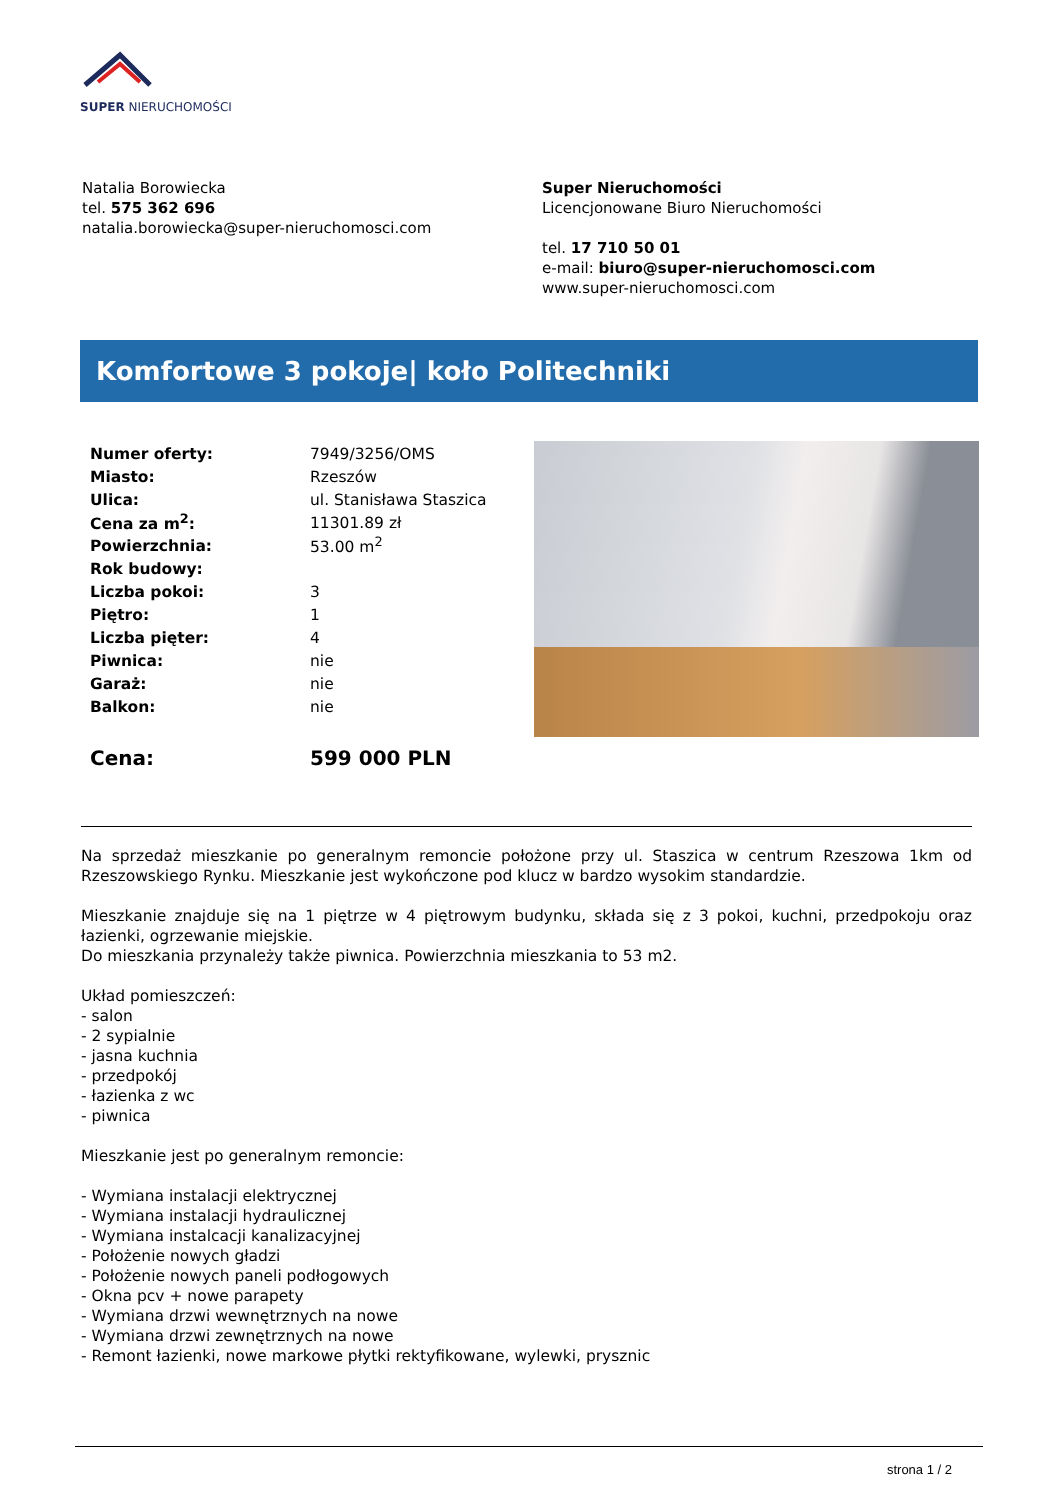SUPER NIERUCHOMOŚCI
Natalia Borowiecka
tel. 575 362 696
natalia.borowiecka@super-nieruchomosci.com
Super Nieruchomości
Licencjonowane Biuro Nieruchomości
tel. 17 710 50 01
e-mail: biuro@super-nieruchomosci.com
www.super-nieruchomosci.com
Komfortowe 3 pokoje| koło Politechniki
| Numer oferty: | 7949/3256/OMS |
| Miasto: | Rzeszów |
| Ulica: | ul. Stanisława Staszica |
| Cena za m<sup>2</sup>: | 11301.89 zł |
| Powierzchnia: | 53.00 m<sup>2</sup> |
| Rok budowy: | |
| Liczba pokoi: | 3 |
| Piętro: | 1 |
| Liczba pięter: | 4 |
| Piwnica: | nie |
| Garaż: | nie |
| Balkon: | nie |
| Cena: | 599 000 PLN |
Na sprzedaż mieszkanie po generalnym remoncie położone przy ul. Staszica w centrum Rzeszowa 1km od Rzeszowskiego Rynku. Mieszkanie jest wykończone pod klucz w bardzo wysokim standardzie.
Mieszkanie znajduje się na 1 piętrze w 4 piętrowym budynku, składa się z 3 pokoi, kuchni, przedpokoju oraz łazienki, ogrzewanie miejskie.
Do mieszkania przynależy także piwnica. Powierzchnia mieszkania to 53 m2.
Układ pomieszczeń:
- salon
- 2 sypialnie
- jasna kuchnia
- przedpokój
- łazienka z wc
- piwnica
Mieszkanie jest po generalnym remoncie:
- Wymiana instalacji elektrycznej
- Wymiana instalacji hydraulicznej
- Wymiana instalcacji kanalizacyjnej
- Położenie nowych gładzi
- Położenie nowych paneli podłogowych
- Okna pcv + nowe parapety
- Wymiana drzwi wewnętrznych na nowe
- Wymiana drzwi zewnętrznych na nowe
- Remont łazienki, nowe markowe płytki rektyfikowane, wylewki, prysznic
strona 1 / 2